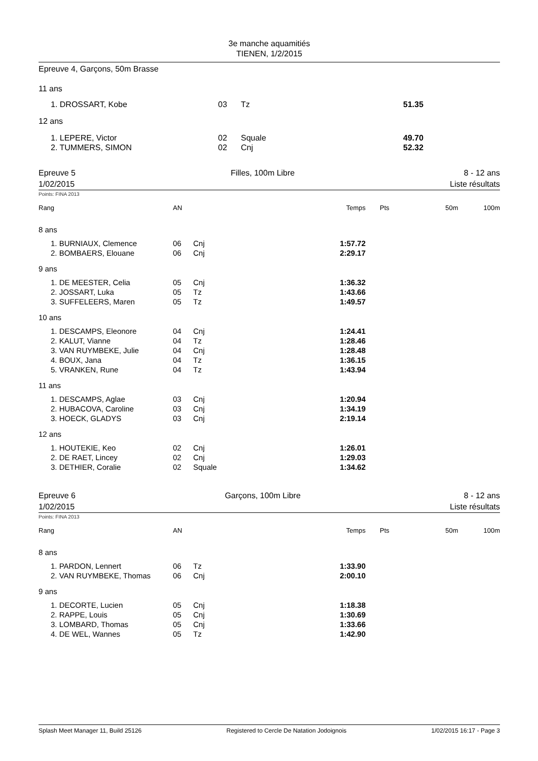3e manche aquamitiés
TIENEN, 1/2/2015
Epreuve 4, Garçons, 50m Brasse
| 11 ans | | | |
| 1. DROSSART, Kobe | 03 | Tz | 51.35 |
| 12 ans | | | |
| 1. LEPERE, Victor 2. TUMMERS, SIMON | 02 02 | Squale Cnj | 49.70 52.32 |
Epreuve 5
1/02/2015 Filles, 100m Libre 8 - 12 ans
Liste résultats
Points: FINA 2013
| Rang | AN | | Temps | Pts | 50m | 100m |
| --- | --- | --- | --- | --- | --- | --- |
| 8 ans | | | | | | |
| 1. BURNIAUX, Clemence | 06 | Cnj | 1:57.72 | | | |
| 2. BOMBAERS, Elouane | 06 | Cnj | 2:29.17 | | | |
| 9 ans | | | | | | |
| 1. DE MEESTER, Celia | 05 | Cnj | 1:36.32 | | | |
| 2. JOSSART, Luka | 05 | Tz | 1:43.66 | | | |
| 3. SUFFELEERS, Maren | 05 | Tz | 1:49.57 | | | |
| 10 ans | | | | | | |
| 1. DESCAMPS, Eleonore | 04 | Cnj | 1:24.41 | | | |
| 2. KALUT, Vianne | 04 | Tz | 1:28.46 | | | |
| 3. VAN RUYMBEKE, Julie | 04 | Cnj | 1:28.48 | | | |
| 4. BOUX, Jana | 04 | Tz | 1:36.15 | | | |
| 5. VRANKEN, Rune | 04 | Tz | 1:43.94 | | | |
| 11 ans | | | | | | |
| 1. DESCAMPS, Aglae | 03 | Cnj | 1:20.94 | | | |
| 2. HUBACOVA, Caroline | 03 | Cnj | 1:34.19 | | | |
| 3. HOECK, GLADYS | 03 | Cnj | 2:19.14 | | | |
| 12 ans | | | | | | |
| 1. HOUTEKIE, Keo | 02 | Cnj | 1:26.01 | | | |
| 2. DE RAET, Lincey | 02 | Cnj | 1:29.03 | | | |
| 3. DETHIER, Coralie | 02 | Squale | 1:34.62 | | | |
Epreuve 6
1/02/2015 Garçons, 100m Libre 8 - 12 ans
Liste résultats
Points: FINA 2013
| Rang | AN | | Temps | Pts | 50m | 100m |
| --- | --- | --- | --- | --- | --- | --- |
| 8 ans | | | | | | |
| 1. PARDON, Lennert | 06 | Tz | 1:33.90 | | | |
| 2. VAN RUYMBEKE, Thomas | 06 | Cnj | 2:00.10 | | | |
| 9 ans | | | | | | |
| 1. DECORTE, Lucien | 05 | Cnj | 1:18.38 | | | |
| 2. RAPPE, Louis | 05 | Cnj | 1:30.69 | | | |
| 3. LOMBARD, Thomas | 05 | Cnj | 1:33.66 | | | |
| 4. DE WEL, Wannes | 05 | Tz | 1:42.90 | | | |
Splash Meet Manager 11, Build 25126 Registered to Cercle De Natation Jodoignois 1/02/2015 16:17 - Page 3